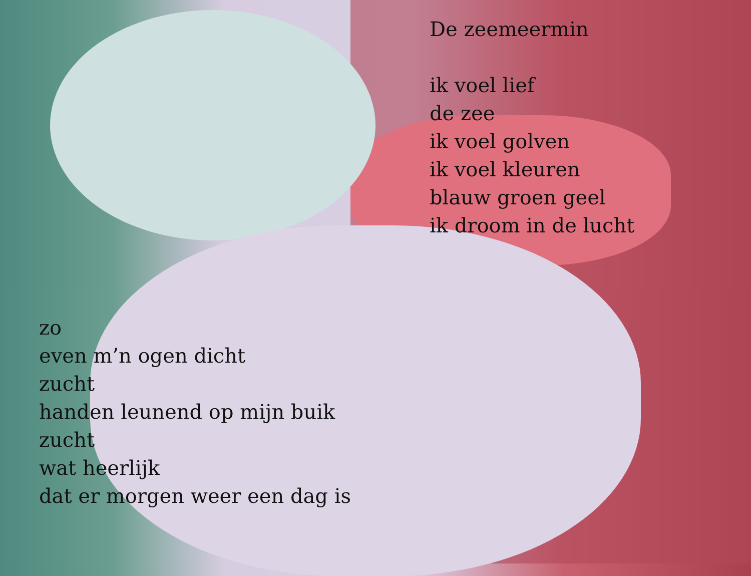De zeemeermin
ik voel lief
de zee
ik voel golven
ik voel kleuren
blauw groen geel
ik droom in de lucht
zo
even m’n ogen dicht
zucht
handen leunend op mijn buik
zucht
wat heerlijk
dat er morgen weer een dag is